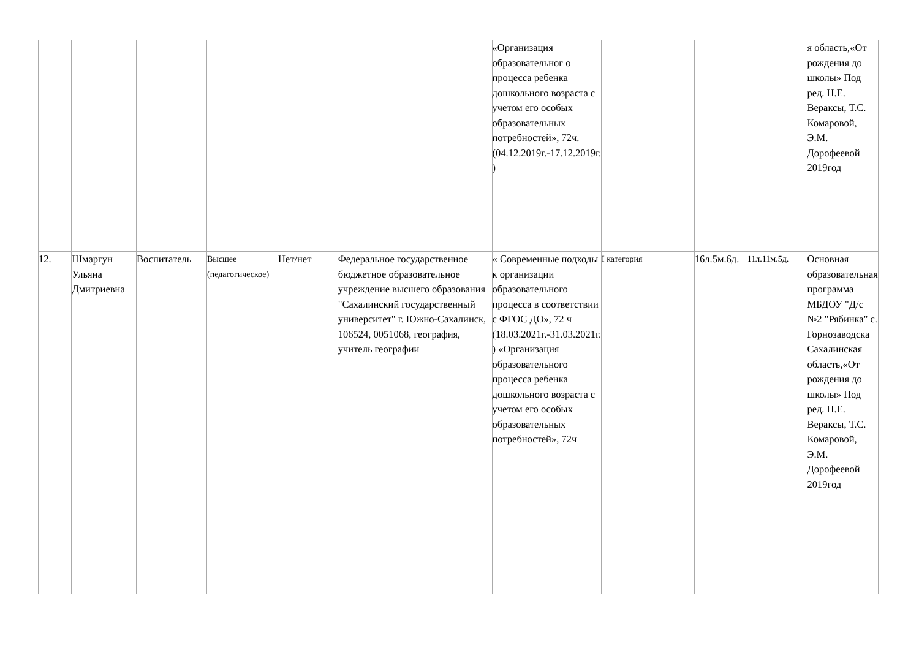| | | | | | | «Организация образовательног о процесса ребенка дошкольного возраста с учетом его особых образовательных потребностей», 72ч. (04.12.2019г.-17.12.2019г. ) | | | | я область,«От рождения до школы» Под ред. Н.Е. Вераксы, Т.С. Комаровой, Э.М. Дорофеевой 2019год |
| 12. | Шмаргун Ульяна Дмитриевна | Воспитатель | Высшее (педагогическое) | Нет/нет | Федеральное государственное бюджетное образовательное учреждение высшего образования "Сахалинский государственный университет" г. Южно-Сахалинск, 106524, 0051068, география, учитель географии | « Современные подходы к организации образовательного процесса в соответствии с ФГОС ДО», 72 ч (18.03.2021г.-31.03.2021г. ) «Организация образовательного процесса ребенка дошкольного возраста с учетом его особых образовательных потребностей», 72ч | I категория | 16л.5м.6д. | 11л.11м.5д. | Основная образовательная программа МБДОУ "Д/с №2 "Рябинка" с. Горнозаводска Сахалинская область,«От рождения до школы» Под ред. Н.Е. Вераксы, Т.С. Комаровой, Э.М. Дорофеевой 2019год |